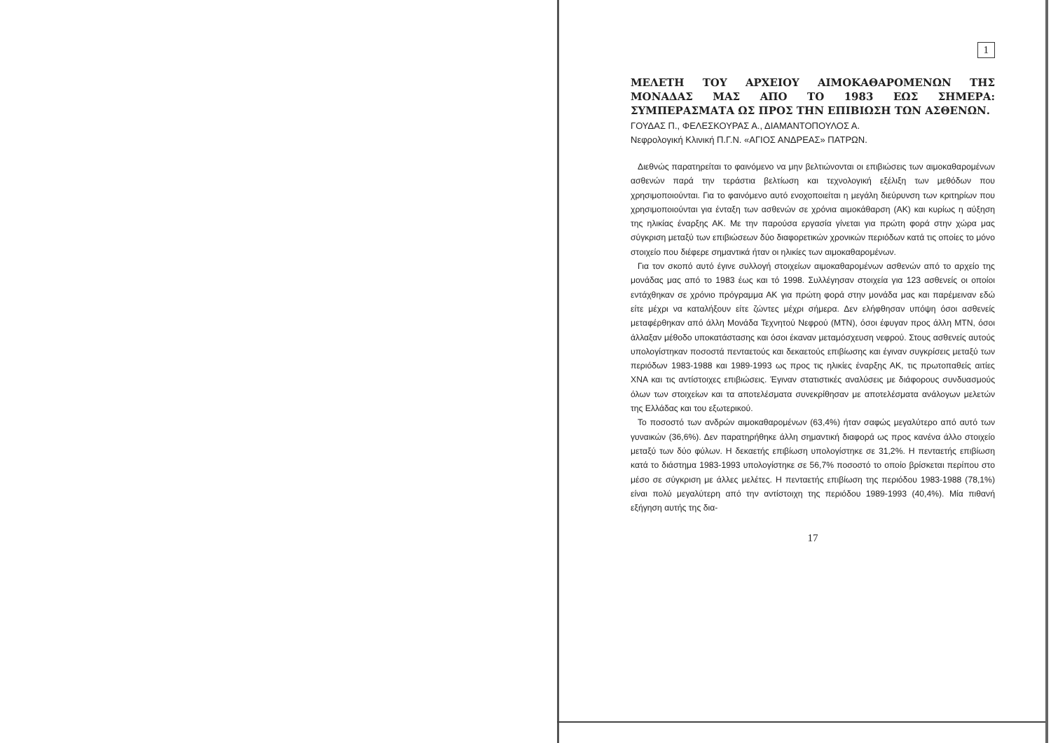1
ΜΕΛΕΤΗ ΤΟΥ ΑΡΧΕΙΟΥ ΑΙΜΟΚΑΘΑΡΟΜΕΝΩΝ ΤΗΣ ΜΟΝΑΔΑΣ ΜΑΣ ΑΠΟ ΤΟ 1983 ΕΩΣ ΣΗΜΕΡΑ: ΣΥΜΠΕΡΑΣΜΑΤΑ ΩΣ ΠΡΟΣ ΤΗΝ ΕΠΙΒΙΩΣΗ ΤΩΝ ΑΣΘΕΝΩΝ.
ΓΟΥΔΑΣ Π., ΦΕΛΕΣΚΟΥΡΑΣ Α., ΔΙΑΜΑΝΤΟΠΟΥΛΟΣ Α.
Νεφρολογική Κλινική Π.Γ.Ν. «ΑΓΙΟΣ ΑΝΔΡΕΑΣ» ΠΑΤΡΩΝ.
Διεθνώς παρατηρείται το φαινόμενο να μην βελτιώνονται οι επιβιώσεις των αιμοκαθαρομένων ασθενών παρά την τεράστια βελτίωση και τεχνολογική εξέλιξη των μεθόδων που χρησιμοποιούνται. Για το φαινόμενο αυτό ενοχοποιείται η μεγάλη διεύρυνση των κριτηρίων που χρησιμοποιούνται για ένταξη των ασθενών σε χρόνια αιμοκάθαρση (ΑΚ) και κυρίως η αύξηση της ηλικίας έναρξης ΑΚ. Με την παρούσα εργασία γίνεται για πρώτη φορά στην χώρα μας σύγκριση μεταξύ των επιβιώσεων δύο διαφορετικών χρονικών περιόδων κατά τις οποίες το μόνο στοιχείο που διέφερε σημαντικά ήταν οι ηλικίες των αιμοκαθαρομένων.
Για τον σκοπό αυτό έγινε συλλογή στοιχείων αιμοκαθαρομένων ασθενών από το αρχείο της μονάδας μας από το 1983 έως και τό 1998. Συλλέγησαν στοιχεία για 123 ασθενείς οι οποίοι εντάχθηκαν σε χρόνιο πρόγραμμα ΑΚ για πρώτη φορά στην μονάδα μας και παρέμειναν εδώ είτε μέχρι να καταλήξουν είτε ζώντες μέχρι σήμερα. Δεν ελήφθησαν υπόψη όσοι ασθενείς μεταφέρθηκαν από άλλη Μονάδα Τεχνητού Νεφρού (ΜΤΝ), όσοι έφυγαν προς άλλη ΜΤΝ, όσοι άλλαξαν μέθοδο υποκατάστασης και όσοι έκαναν μεταμόσχευση νεφρού. Στους ασθενείς αυτούς υπολογίστηκαν ποσοστά πενταετούς και δεκαετούς επιβίωσης και έγιναν συγκρίσεις μεταξύ των περιόδων 1983-1988 και 1989-1993 ως προς τις ηλικίες έναρξης ΑΚ, τις πρωτοπαθείς αιτίες ΧΝΑ και τις αντίστοιχες επιβιώσεις. Έγιναν στατιστικές αναλύσεις με διάφορους συνδυασμούς όλων των στοιχείων και τα αποτελέσματα συνεκρίθησαν με αποτελέσματα ανάλογων μελετών της Ελλάδας και του εξωτερικού.
Το ποσοστό των ανδρών αιμοκαθαρομένων (63,4%) ήταν σαφώς μεγαλύτερο από αυτό των γυναικών (36,6%). Δεν παρατηρήθηκε άλλη σημαντική διαφορά ως προς κανένα άλλο στοιχείο μεταξύ των δύο φύλων. Η δεκαετής επιβίωση υπολογίστηκε σε 31,2%. Η πενταετής επιβίωση κατά το διάστημα 1983-1993 υπολογίστηκε σε 56,7% ποσοστό το οποίο βρίσκεται περίπου στο μέσο σε σύγκριση με άλλες μελέτες. Η πενταετής επιβίωση της περιόδου 1983-1988 (78,1%) είναι πολύ μεγαλύτερη από την αντίστοιχη της περιόδου 1989-1993 (40,4%). Μία πιθανή εξήγηση αυτής της δια-
17